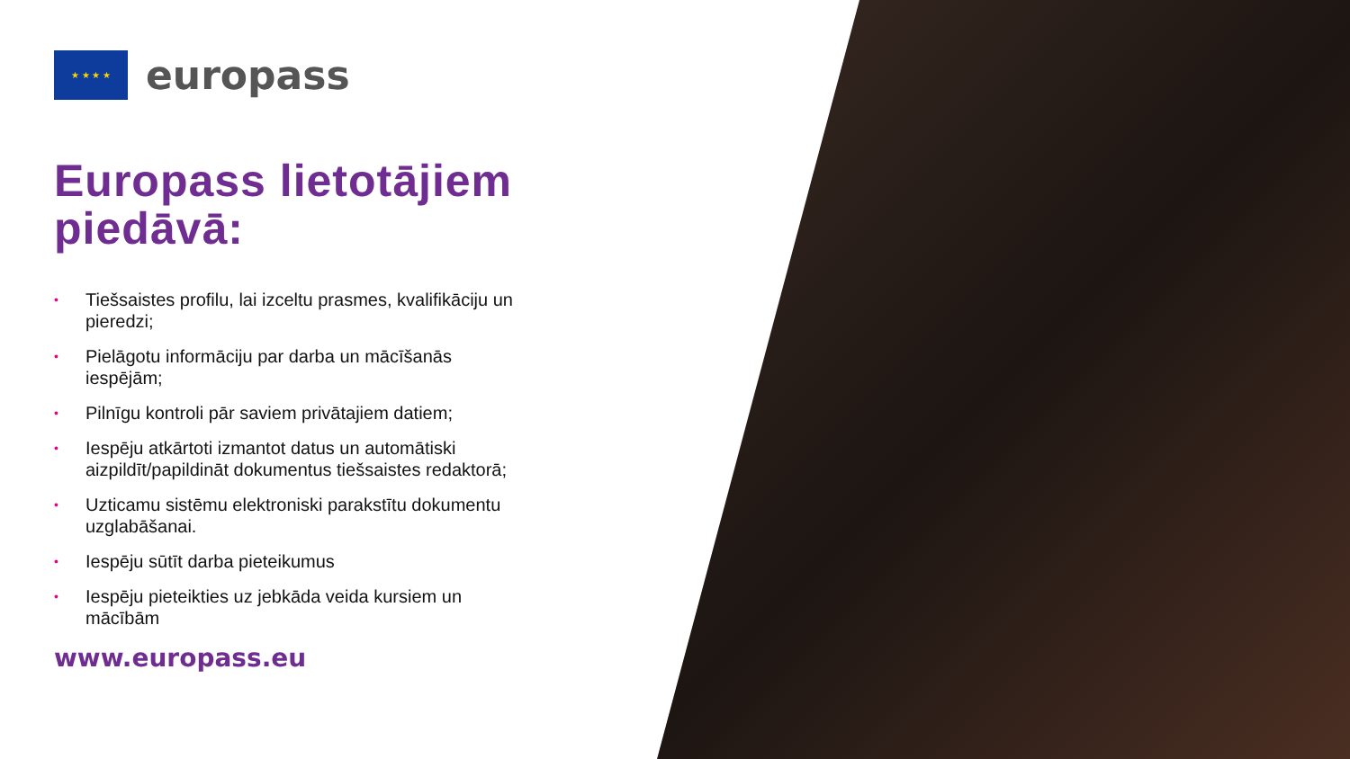★ ★ ★ ★
europass
Europass lietotājiem piedāvā:
• Tiešsaistes profilu, lai izceltu prasmes, kvalifikāciju un pieredzi;
• Pielāgotu informāciju par darba un mācīšanās iespējām;
• Pilnīgu kontroli pār saviem privātajiem datiem;
• Iespēju atkārtoti izmantot datus un automātiski aizpildīt/papildināt dokumentus tiešsaistes redaktorā;
• Uzticamu sistēmu elektroniski parakstītu dokumentu uzglabāšanai.
• Iespēju sūtīt darba pieteikumus
• Iespēju pieteikties uz jebkāda veida kursiem un mācībām
www.europass.eu